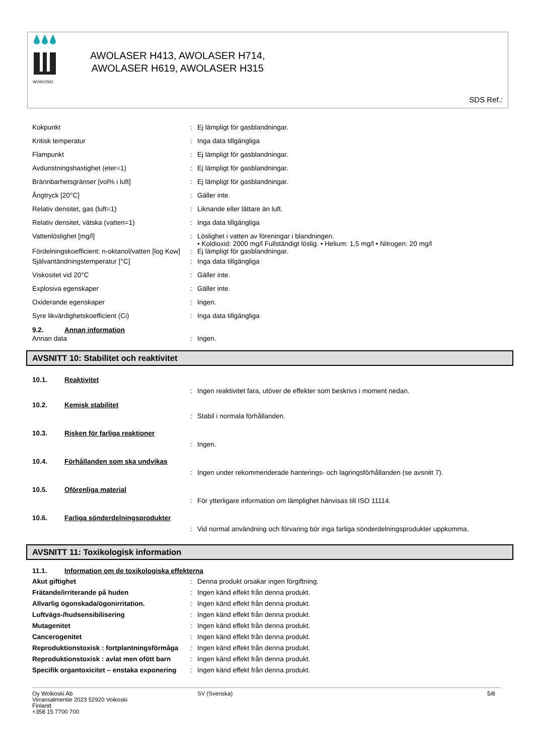WOIKOSKI
AWOLASER H413, AWOLASER H714,
AWOLASER H619, AWOLASER H315
SDS Ref.:
| Kokpunkt | : | Ej lämpligt för gasblandningar. |
| Kritisk temperatur | : | Inga data tillgängliga |
| Flampunkt | : | Ej lämpligt för gasblandningar. |
| Avdunstningshastighet (eter=1) | : | Ej lämpligt för gasblandningar. |
| Brännbarhetsgränser [vol% i luft] | : | Ej lämpligt för gasblandningar. |
| Ångtryck [20°C] | : | Gäller inte. |
| Relativ densitet, gas (luft=1) | : | Liknande eller lättare än luft. |
| Relativ densitet, vätska (vatten=1) | : | Inga data tillgängliga |
| Vattenlöslighet [mg/l] | : | Löslighet i vatten av föreningar i blandningen. • Koldioxid: 2000 mg/l Fullständigt löslig. • Helium: 1,5 mg/l • Nitrogen: 20 mg/l |
| Fördelningskoefficient: n-oktanol/vatten [log Kow] | : | Ej lämpligt för gasblandningar. |
| Självantändningstemperatur [°C] | : | Inga data tillgängliga |
| Viskositet vid 20°C | : | Gäller inte. |
| Explosiva egenskaper | : | Gäller inte. |
| Oxiderande egenskaper | : | Ingen. |
| Syre likvärdighetskoefficient (Ci) | : | Inga data tillgängliga |
9.2. Annan information
| Annan data | : | Ingen. |
AVSNITT 10: Stabilitet och reaktivitet
10.1. Reaktivitet
| | : | Ingen reaktivitet fara, utöver de effekter som beskrivs i moment nedan. |
10.2. Kemisk stabilitet
| | : | Stabil i normala förhållanden. |
10.3. Risken för farliga reaktioner
| | : | Ingen. |
10.4. Förhållanden som ska undvikas
| | : | Ingen under rekommenderade hanterings- och lagringsförhållanden (se avsnitt 7). |
10.5. Oförenliga material
| | : | För ytterligare information om lämplighet hänvisas till ISO 11114. |
10.6. Farliga sönderdelningsprodukter
| | : | Vid normal användning och förvaring bör inga farliga sönderdelningsprodukter uppkomma. |
AVSNITT 11: Toxikologisk information
11.1. Information om de toxikologiska effekterna
| Akut giftighet | : | Denna produkt orsakar ingen förgiftning. |
| Frätande/irriterande på huden | : | Ingen känd effekt från denna produkt. |
| Allvarlig ögonskada/ögonirritation. | : | Ingen känd effekt från denna produkt. |
| Luftvägs-/hudsensibilisering | : | Ingen känd effekt från denna produkt. |
| Mutagenitet | : | Ingen känd effekt från denna produkt. |
| Cancerogenitet | : | Ingen känd effekt från denna produkt. |
| Reproduktionstoxisk : fortplantningsförmåga | : | Ingen känd effekt från denna produkt. |
| Reproduktionstoxisk : avlat men ofött barn | : | Ingen känd effekt från denna produkt. |
| Specifik organtoxicitet – enstaka exponering | : | Ingen känd effekt från denna produkt. |
Oy Woikoski Ab
Virransalmentie 2023 52920 Voikoski
Finland
+358 15 7700 700
SV (Svenska) 5/8